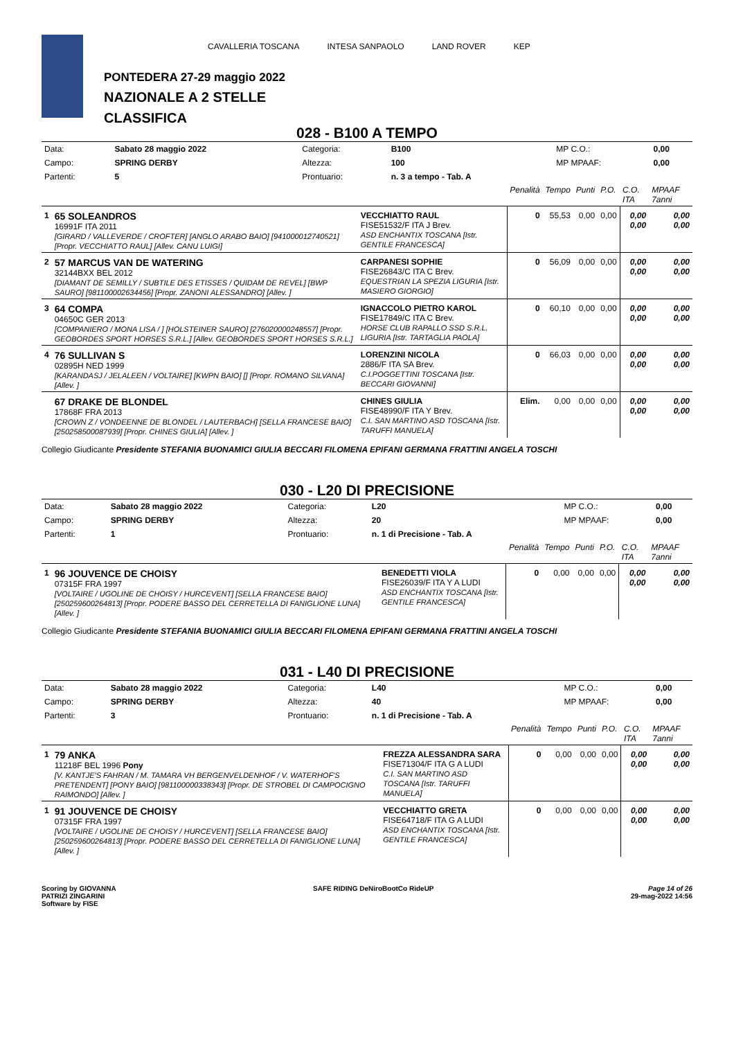PONTEDERA 27-29 maggio 2022
NAZIONALE A 2 STELLE
CLASSIFICA
CAVALLERIA TOSCANA INTESA SANPAOLO LAND ROVER KEP
028 - B100 A TEMPO
| Data: | Sabato 28 maggio 2022 | Categoria: | B100 | MP C.O.: | 0,00 |
| Campo: | SPRING DERBY | Altezza: | 100 | MP MPAAF: | 0,00 |
| Partenti: | 5 | Prontuario: | n. 3 a tempo - Tab. A | | |
| | | | Penalità | Tempo | Punti | P.O. | C.O. ITA | MPAAF 7anni |
| 1 | 65 SOLEANDROS 16991F ITA 2011 [GIRARD / VALLEVERDE / CROFTER] [ANGLO ARABO BAIO] [941000012740521] [Propr. VECCHIATTO RAUL] [Allev. CANU LUIGI] | VECCHIATTO RAUL FISE51532/F ITA J Brev. ASD ENCHANTIX TOSCANA [Istr. GENTILE FRANCESCA] | 0 | 55,53 | 0,00 | 0,00 | 0,00 0,00 | 0,00 0,00 |
| 2 | 57 MARCUS VAN DE WATERING 32144BXX BEL 2012 [DIAMANT DE SEMILLY / SUBTILE DES ETISSES / QUIDAM DE REVEL] [BWP SAURO] [981100002634456] [Propr. ZANONI ALESSANDRO] [Allev. ] | CARPANESI SOPHIE FISE26843/C ITA C Brev. EQUESTRIAN LA SPEZIA LIGURIA [Istr. MASIERO GIORGIO] | 0 | 56,09 | 0,00 | 0,00 | 0,00 0,00 | 0,00 0,00 |
| 3 | 64 COMPA 04650C GER 2013 [COMPANIERO / MONA LISA / ] [HOLSTEINER SAURO] [276020000248557] [Propr. GEOBORDES SPORT HORSES S.R.L.] [Allev. GEOBORDES SPORT HORSES S.R.L.] | IGNACCOLO PIETRO KAROL FISE17849/C ITA C Brev. HORSE CLUB RAPALLO SSD S.R.L. LIGURIA [Istr. TARTAGLIA PAOLA] | 0 | 60,10 | 0,00 | 0,00 | 0,00 0,00 | 0,00 0,00 |
| 4 | 76 SULLIVAN S 02895H NED 1999 [KARANDASJ / JELALEEN / VOLTAIRE] [KWPN BAIO] [] [Propr. ROMANO SILVANA] [Allev. ] | LORENZINI NICOLA 2886/F ITA SA Brev. C.I.POGGETTINI TOSCANA [Istr. BECCARI GIOVANNI] | 0 | 66,03 | 0,00 | 0,00 | 0,00 0,00 | 0,00 0,00 |
| | 67 DRAKE DE BLONDEL 17868F FRA 2013 [CROWN Z / VONDEENNE DE BLONDEL / LAUTERBACH] [SELLA FRANCESE BAIO] [250258500087939] [Propr. CHINES GIULIA] [Allev. ] | CHINES GIULIA FISE48990/F ITA Y Brev. C.I. SAN MARTINO ASD TOSCANA [Istr. TARUFFI MANUELA] | Elim. | 0,00 | 0,00 | 0,00 | 0,00 0,00 | 0,00 0,00 |
Collegio Giudicante Presidente STEFANIA BUONAMICI GIULIA BECCARI FILOMENA EPIFANI GERMANA FRATTINI ANGELA TOSCHI
030 - L20 DI PRECISIONE
| Data: | Sabato 28 maggio 2022 | Categoria: | L20 | MP C.O.: | 0,00 |
| Campo: | SPRING DERBY | Altezza: | 20 | MP MPAAF: | 0,00 |
| Partenti: | 1 | Prontuario: | n. 1 di Precisione - Tab. A | | |
| | | | Penalità | Tempo | Punti | P.O. | C.O. ITA | MPAAF 7anni |
| 1 | 96 JOUVENCE DE CHOISY 07315F FRA 1997 [VOLTAIRE / UGOLINE DE CHOISY / HURCEVENT] [SELLA FRANCESE BAIO] [250259600264813] [Propr. PODERE BASSO DEL CERRETELLA DI FANIGLIONE LUNA] [Allev. ] | BENEDETTI VIOLA FISE26039/F ITA Y A LUDI ASD ENCHANTIX TOSCANA [Istr. GENTILE FRANCESCA] | 0 | 0,00 | 0,00 | 0,00 | 0,00 0,00 | 0,00 0,00 |
Collegio Giudicante Presidente STEFANIA BUONAMICI GIULIA BECCARI FILOMENA EPIFANI GERMANA FRATTINI ANGELA TOSCHI
031 - L40 DI PRECISIONE
| Data: | Sabato 28 maggio 2022 | Categoria: | L40 | MP C.O.: | 0,00 |
| Campo: | SPRING DERBY | Altezza: | 40 | MP MPAAF: | 0,00 |
| Partenti: | 3 | Prontuario: | n. 1 di Precisione - Tab. A | | |
| | | | Penalità | Tempo | Punti | P.O. | C.O. ITA | MPAAF 7anni |
| 1 | 79 ANKA 11218F BEL 1996 Pony [V. KANTJE'S FAHRAN / M. TAMARA VH BERGENVELDENHOF / V. WATERHOF'S PRETENDENT] [PONY BAIO] [981100000338343] [Propr. DE STROBEL DI CAMPOCIGNO RAIMONDO] [Allev. ] | FREZZA ALESSANDRA SARA FISE71304/F ITA G A LUDI C.I. SAN MARTINO ASD TOSCANA [Istr. TARUFFI MANUELA] | 0 | 0,00 | 0,00 | 0,00 | 0,00 0,00 | 0,00 0,00 |
| 1 | 91 JOUVENCE DE CHOISY 07315F FRA 1997 [VOLTAIRE / UGOLINE DE CHOISY / HURCEVENT] [SELLA FRANCESE BAIO] [250259600264813] [Propr. PODERE BASSO DEL CERRETELLA DI FANIGLIONE LUNA] [Allev. ] | VECCHIATTO GRETA FISE64718/F ITA G A LUDI ASD ENCHANTIX TOSCANA [Istr. GENTILE FRANCESCA] | 0 | 0,00 | 0,00 | 0,00 | 0,00 0,00 | 0,00 0,00 |
Scoring by GIOVANNA
PATRIZI ZINGARINI
Software by FISE
SAFE RIDING DeNiroBootCo RideUP
Page 14 of 26
29-mag-2022 14:56